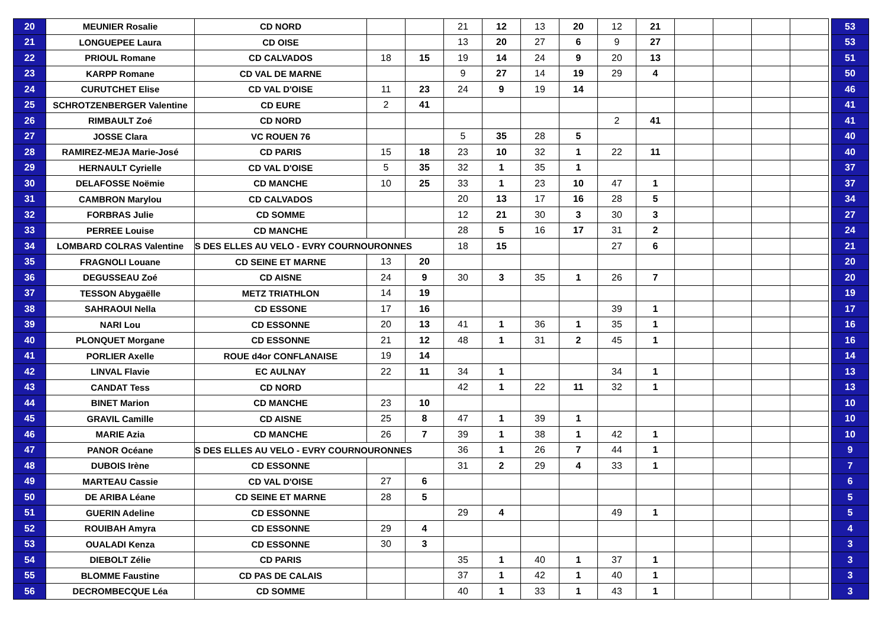| 20 | MEUNIER Rosalie | CD NORD | | | 21 | 12 | 13 | 20 | 12 | 21 | | | | | | 53 |
| 21 | LONGUEPEE Laura | CD OISE | | | 13 | 20 | 27 | 6 | 9 | 27 | | | | | | 53 |
| 22 | PRIOUL Romane | CD CALVADOS | 18 | 15 | 19 | 14 | 24 | 9 | 20 | 13 | | | | | | 51 |
| 23 | KARPP Romane | CD VAL DE MARNE | | | 9 | 27 | 14 | 19 | 29 | 4 | | | | | | 50 |
| 24 | CURUTCHET Elise | CD VAL D'OISE | 11 | 23 | 24 | 9 | 19 | 14 | | | | | | | | 46 |
| 25 | SCHROTZENBERGER Valentine | CD EURE | 2 | 41 | | | | | | | | | | | | 41 |
| 26 | RIMBAULT Zoé | CD NORD | | | | | | | 2 | 41 | | | | | | 41 |
| 27 | JOSSE Clara | VC ROUEN 76 | | | 5 | 35 | 28 | 5 | | | | | | | | 40 |
| 28 | RAMIREZ-MEJA Marie-José | CD PARIS | 15 | 18 | 23 | 10 | 32 | 1 | 22 | 11 | | | | | | 40 |
| 29 | HERNAULT Cyrielle | CD VAL D'OISE | 5 | 35 | 32 | 1 | 35 | 1 | | | | | | | | 37 |
| 30 | DELAFOSSE Noëmie | CD MANCHE | 10 | 25 | 33 | 1 | 23 | 10 | 47 | 1 | | | | | | 37 |
| 31 | CAMBRON Marylou | CD CALVADOS | | | 20 | 13 | 17 | 16 | 28 | 5 | | | | | | 34 |
| 32 | FORBRAS Julie | CD SOMME | | | 12 | 21 | 30 | 3 | 30 | 3 | | | | | | 27 |
| 33 | PERREE Louise | CD MANCHE | | | 28 | 5 | 16 | 17 | 31 | 2 | | | | | | 24 |
| 34 | LOMBARD COLRAS Valentine | S DES ELLES AU VELO - EVRY COURNOURONNES | | | 18 | 15 | | | 27 | 6 | | | | | | 21 |
| 35 | FRAGNOLI Louane | CD SEINE ET MARNE | 13 | 20 | | | | | | | | | | | | 20 |
| 36 | DEGUSSEAU Zoé | CD AISNE | 24 | 9 | 30 | 3 | 35 | 1 | 26 | 7 | | | | | | 20 |
| 37 | TESSON Abygaëlle | METZ TRIATHLON | 14 | 19 | | | | | | | | | | | | 19 |
| 38 | SAHRAOUI Nella | CD ESSONE | 17 | 16 | | | | | 39 | 1 | | | | | | 17 |
| 39 | NARI Lou | CD ESSONNE | 20 | 13 | 41 | 1 | 36 | 1 | 35 | 1 | | | | | | 16 |
| 40 | PLONQUET Morgane | CD ESSONNE | 21 | 12 | 48 | 1 | 31 | 2 | 45 | 1 | | | | | | 16 |
| 41 | PORLIER Axelle | ROUE d4or CONFLANAISE | 19 | 14 | | | | | | | | | | | | 14 |
| 42 | LINVAL Flavie | EC AULNAY | 22 | 11 | 34 | 1 | | | 34 | 1 | | | | | | 13 |
| 43 | CANDAT Tess | CD NORD | | | 42 | 1 | 22 | 11 | 32 | 1 | | | | | | 13 |
| 44 | BINET Marion | CD MANCHE | 23 | 10 | | | | | | | | | | | | 10 |
| 45 | GRAVIL Camille | CD AISNE | 25 | 8 | 47 | 1 | 39 | 1 | | | | | | | | 10 |
| 46 | MARIE Azia | CD MANCHE | 26 | 7 | 39 | 1 | 38 | 1 | 42 | 1 | | | | | | 10 |
| 47 | PANOR Océane | S DES ELLES AU VELO - EVRY COURNOURONNES | | | 36 | 1 | 26 | 7 | 44 | 1 | | | | | | 9 |
| 48 | DUBOIS Irène | CD ESSONNE | | | 31 | 2 | 29 | 4 | 33 | 1 | | | | | | 7 |
| 49 | MARTEAU Cassie | CD VAL D'OISE | 27 | 6 | | | | | | | | | | | | 6 |
| 50 | DE ARIBA Léane | CD SEINE ET MARNE | 28 | 5 | | | | | | | | | | | | 5 |
| 51 | GUERIN Adeline | CD ESSONNE | | | 29 | 4 | | | 49 | 1 | | | | | | 5 |
| 52 | ROUIBAH Amyra | CD ESSONNE | 29 | 4 | | | | | | | | | | | | 4 |
| 53 | OUALADI Kenza | CD ESSONNE | 30 | 3 | | | | | | | | | | | | 3 |
| 54 | DIEBOLT Zélie | CD PARIS | | | 35 | 1 | 40 | 1 | 37 | 1 | | | | | | 3 |
| 55 | BLOMME Faustine | CD PAS DE CALAIS | | | 37 | 1 | 42 | 1 | 40 | 1 | | | | | | 3 |
| 56 | DECROMBECQUE Léa | CD SOMME | | | 40 | 1 | 33 | 1 | 43 | 1 | | | | | | 3 |